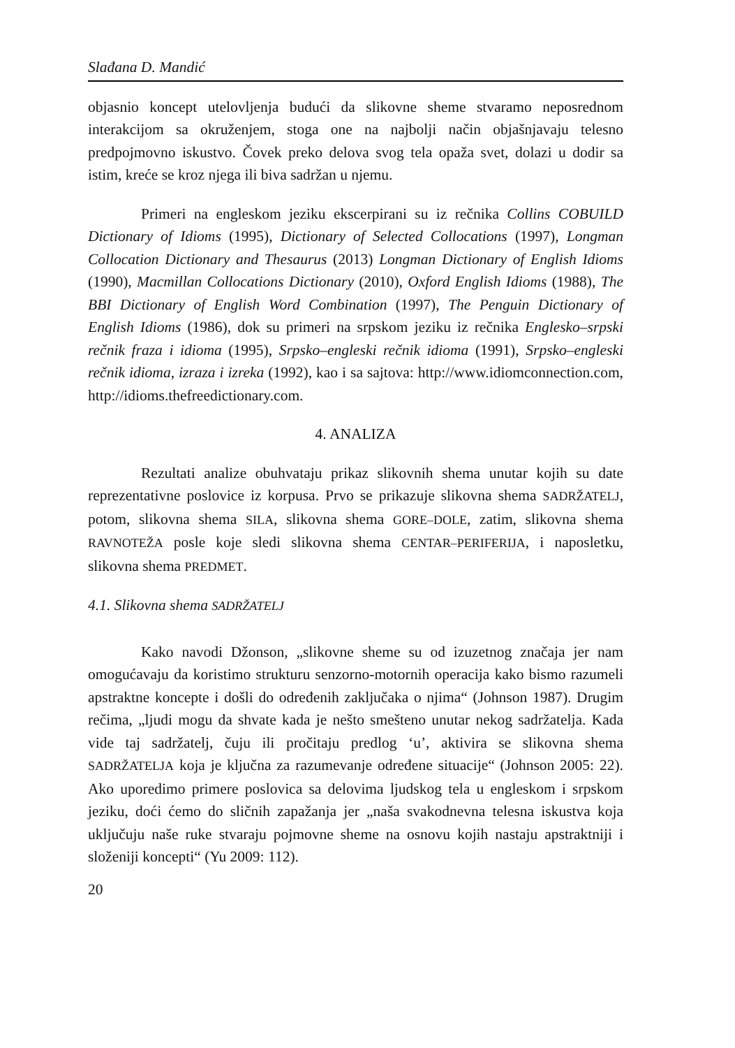Slađana D. Mandić
objasnio koncept utelovljenja budući da slikovne sheme stvaramo neposrednom interakcijom sa okruženjem, stoga one na najbolji način objašnjavaju telesno predpojmovno iskustvo. Čovek preko delova svog tela opaža svet, dolazi u dodir sa istim, kreće se kroz njega ili biva sadržan u njemu.
Primeri na engleskom jeziku ekscerpirani su iz rečnika Collins COBUILD Dictionary of Idioms (1995), Dictionary of Selected Collocations (1997), Longman Collocation Dictionary and Thesaurus (2013) Longman Dictionary of English Idioms (1990), Macmillan Collocations Dictionary (2010), Oxford English Idioms (1988), The BBI Dictionary of English Word Combination (1997), The Penguin Dictionary of English Idioms (1986), dok su primeri na srpskom jeziku iz rečnika Englesko–srpski rečnik fraza i idioma (1995), Srpsko–engleski rečnik idioma (1991), Srpsko–engleski rečnik idioma, izraza i izreka (1992), kao i sa sajtova: http://www.idiomconnection.com, http://idioms.thefreedictionary.com.
4. ANALIZA
Rezultati analize obuhvataju prikaz slikovnih shema unutar kojih su date reprezentativne poslovice iz korpusa. Prvo se prikazuje slikovna shema SADRŽATELJ, potom, slikovna shema SILA, slikovna shema GORE–DOLE, zatim, slikovna shema RAVNOTEŽA posle koje sledi slikovna shema CENTAR–PERIFERIJA, i naposletku, slikovna shema PREDMET.
4.1. Slikovna shema SADRŽATELJ
Kako navodi Džonson, „slikovne sheme su od izuzetnog značaja jer nam omogućavaju da koristimo strukturu senzorno-motornih operacija kako bismo razumeli apstraktne koncepte i došli do određenih zaključaka o njima“ (Johnson 1987). Drugim rečima, „ljudi mogu da shvate kada je nešto smešteno unutar nekog sadržatelja. Kada vide taj sadržatelj, čuju ili pročitaju predlog ‘u’, aktivira se slikovna shema SADRŽATELJA koja je ključna za razumevanje određene situacije“ (Johnson 2005: 22). Ako uporedimo primere poslovica sa delovima ljudskog tela u engleskom i srpskom jeziku, doći ćemo do sličnih zapažanja jer „naša svakodnevna telesna iskustva koja uključuju naše ruke stvaraju pojmovne sheme na osnovu kojih nastaju apstraktniji i složeniji koncepti“ (Yu 2009: 112).
20